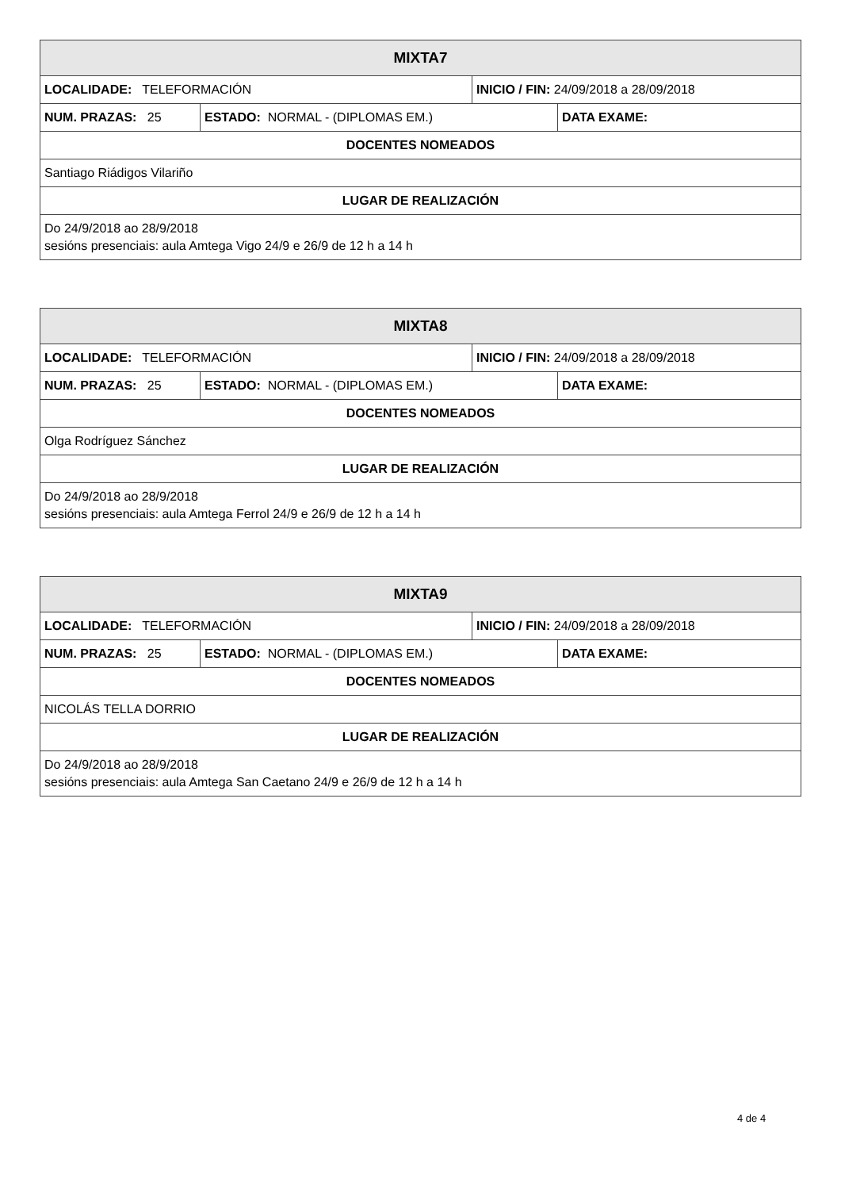| MIXTA7 | | | |
| --- | --- | --- | --- |
| LOCALIDADE: TELEFORMACIÓN | | INICIO / FIN: 24/09/2018 a 28/09/2018 | |
| NUM. PRAZAS: 25 | ESTADO: NORMAL - (DIPLOMAS EM.) | | DATA EXAME: |
| DOCENTES NOMEADOS | | | |
| Santiago Riádigos Vilariño | | | |
| LUGAR DE REALIZACIÓN | | | |
| Do 24/9/2018 ao 28/9/2018 sesións presenciais: aula Amtega Vigo 24/9 e 26/9 de 12 h a 14 h | | | |
| MIXTA8 | | | |
| --- | --- | --- | --- |
| LOCALIDADE: TELEFORMACIÓN | | INICIO / FIN: 24/09/2018 a 28/09/2018 | |
| NUM. PRAZAS: 25 | ESTADO: NORMAL - (DIPLOMAS EM.) | | DATA EXAME: |
| DOCENTES NOMEADOS | | | |
| Olga Rodríguez Sánchez | | | |
| LUGAR DE REALIZACIÓN | | | |
| Do 24/9/2018 ao 28/9/2018 sesións presenciais: aula Amtega Ferrol 24/9 e 26/9 de 12 h a 14 h | | | |
| MIXTA9 | | | |
| --- | --- | --- | --- |
| LOCALIDADE: TELEFORMACIÓN | | INICIO / FIN: 24/09/2018 a 28/09/2018 | |
| NUM. PRAZAS: 25 | ESTADO: NORMAL - (DIPLOMAS EM.) | | DATA EXAME: |
| DOCENTES NOMEADOS | | | |
| NICOLÁS TELLA DORRIO | | | |
| LUGAR DE REALIZACIÓN | | | |
| Do 24/9/2018 ao 28/9/2018 sesións presenciais: aula Amtega San Caetano 24/9 e 26/9 de 12 h a 14 h | | | |
4 de 4